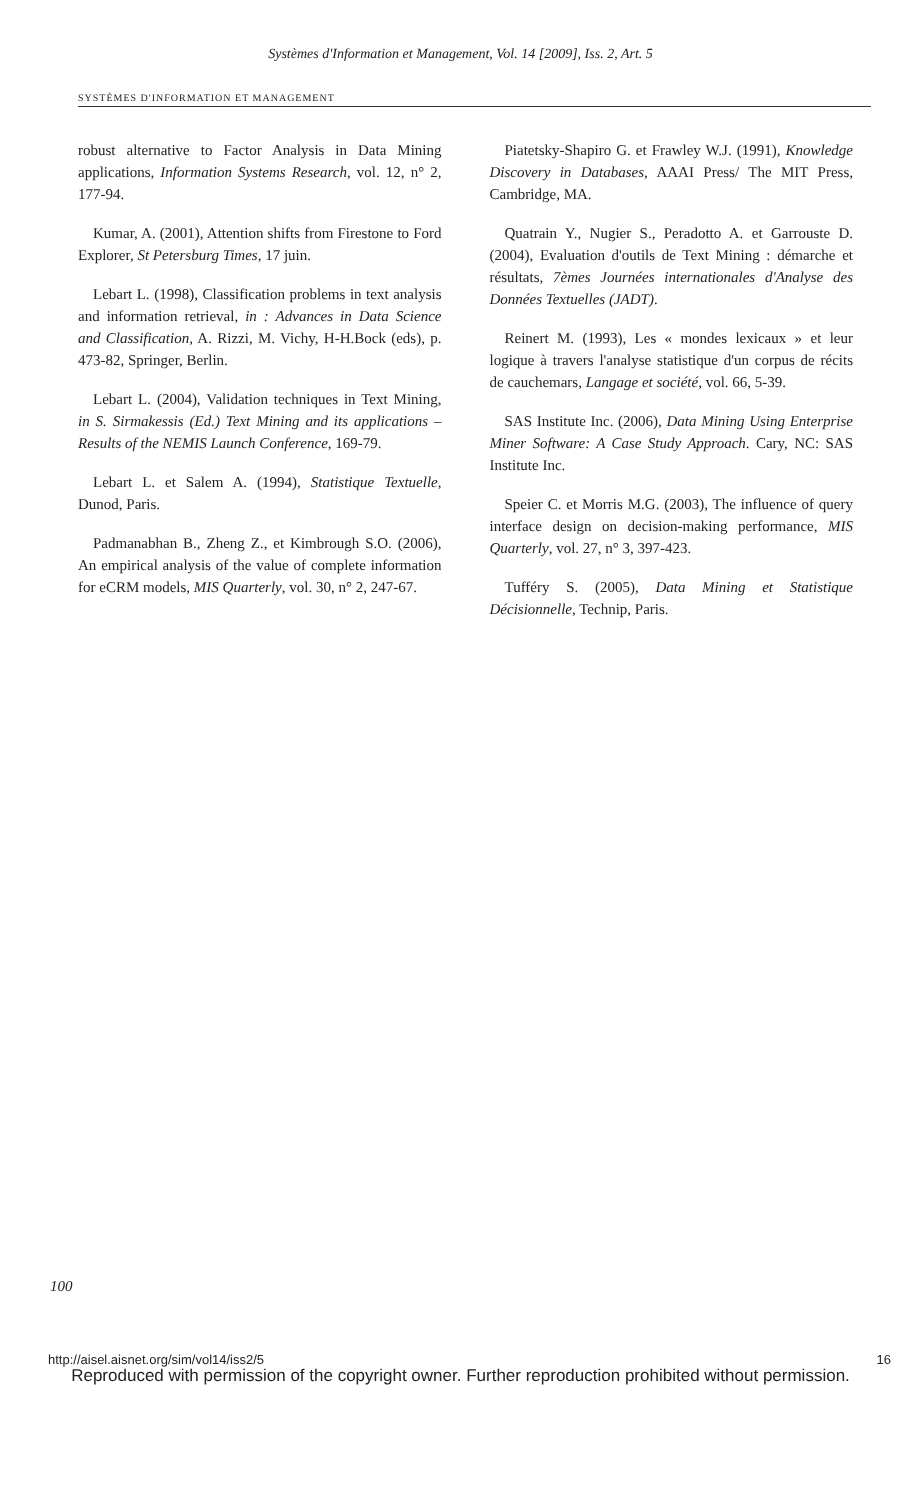Systèmes d'Information et Management, Vol. 14 [2009], Iss. 2, Art. 5
SYSTÈMES D'INFORMATION ET MANAGEMENT
robust alternative to Factor Analysis in Data Mining applications, Information Systems Research, vol. 12, n° 2, 177-94.
Kumar, A. (2001), Attention shifts from Firestone to Ford Explorer, St Petersburg Times, 17 juin.
Lebart L. (1998), Classification problems in text analysis and information retrieval, in : Advances in Data Science and Classification, A. Rizzi, M. Vichy, H-H.Bock (eds), p. 473-82, Springer, Berlin.
Lebart L. (2004), Validation techniques in Text Mining, in S. Sirmakessis (Ed.) Text Mining and its applications – Results of the NEMIS Launch Conference, 169-79.
Lebart L. et Salem A. (1994), Statistique Textuelle, Dunod, Paris.
Padmanabhan B., Zheng Z., et Kimbrough S.O. (2006), An empirical analysis of the value of complete information for eCRM models, MIS Quarterly, vol. 30, n° 2, 247-67.
Piatetsky-Shapiro G. et Frawley W.J. (1991), Knowledge Discovery in Databases, AAAI Press/ The MIT Press, Cambridge, MA.
Quatrain Y., Nugier S., Peradotto A. et Garrouste D. (2004), Evaluation d'outils de Text Mining : démarche et résultats, 7èmes Journées internationales d'Analyse des Données Textuelles (JADT).
Reinert M. (1993), Les « mondes lexicaux » et leur logique à travers l'analyse statistique d'un corpus de récits de cauchemars, Langage et société, vol. 66, 5-39.
SAS Institute Inc. (2006), Data Mining Using Enterprise Miner Software: A Case Study Approach. Cary, NC: SAS Institute Inc.
Speier C. et Morris M.G. (2003), The influence of query interface design on decision-making performance, MIS Quarterly, vol. 27, n° 3, 397-423.
Tufféry S. (2005), Data Mining et Statistique Décisionnelle, Technip, Paris.
100
http://aisel.aisnet.org/sim/vol14/iss2/5
16
Reproduced with permission of the copyright owner. Further reproduction prohibited without permission.